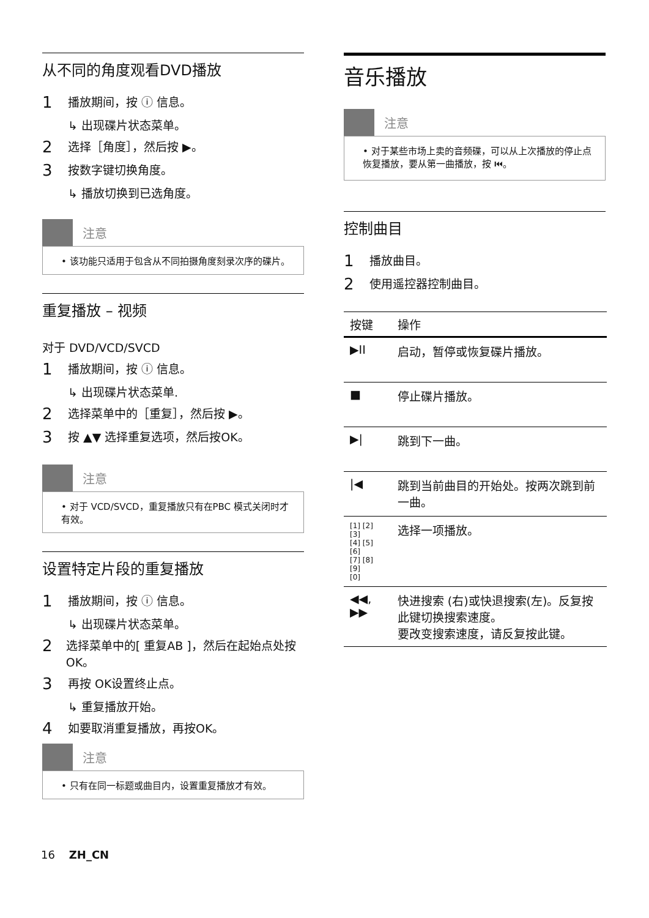从不同的角度观看DVD播放
1 播放期间，按 ⓘ 信息。
↳ 出现碟片状态菜单。
2 选择［角度］，然后按 ▶。
3 按数字键切换角度。
↳ 播放切换到已选角度。
注意
• 该功能只适用于包含从不同拍摄角度刻录次序的碟片。
重复播放 – 视频
对于 DVD/VCD/SVCD
1 播放期间，按 ⓘ 信息。
↳ 出现碟片状态菜单.
2 选择菜单中的［重复］，然后按 ▶。
3 按 ▲▼ 选择重复选项，然后按OK。
注意
• 对于 VCD/SVCD，重复播放只有在PBC 模式关闭时才有效。
设置特定片段的重复播放
1 播放期间，按 ⓘ 信息。
↳ 出现碟片状态菜单。
2 选择菜单中的[ 重复AB ]，然后在起始点处按OK。
3 再按 OK设置终止点。
↳ 重复播放开始。
4 如要取消重复播放，再按OK。
注意
• 只有在同一标题或曲目内，设置重复播放才有效。
音乐播放
注意
• 对于某些市场上卖的音频碟，可以从上次播放的停止点恢复播放，要从第一曲播放，按 ⏮。
控制曲目
1 播放曲目。
2 使用遥控器控制曲目。
| 按键 | 操作 |
| --- | --- |
| ▶II | 启动，暂停或恢复碟片播放。 |
| ■ | 停止碟片播放。 |
| ▶/ | 跳到下一曲。 |
| /◀ | 跳到当前曲目的开始处。按两次跳到前一曲。 |
| [1] [2] [3] [4] [5] [6] [7] [8] [9] [0] | 选择一项播放。 |
| ◀◀, ▶▶ | 快进搜索 (右)或快退搜索(左)。反复按此键切换搜索速度。 要改变搜索速度，请反复按此键。 |
16 ZH_CN